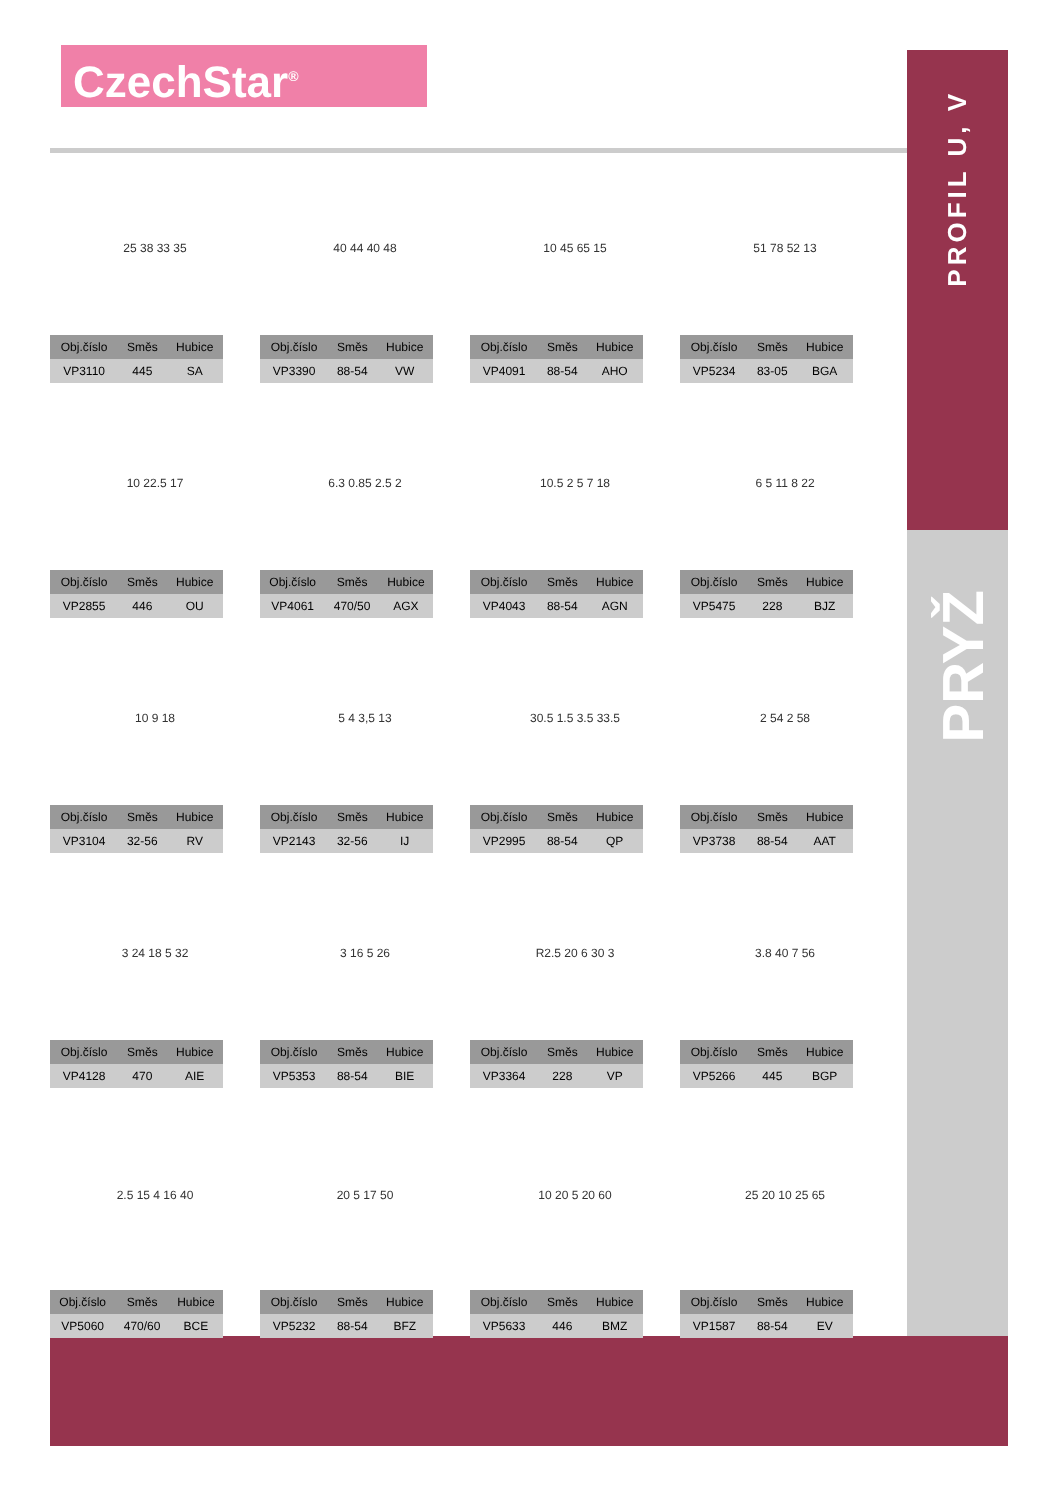CzechStar<sup>®</sup>
PROFIL U, V
PRYŽ
25 38 33 35
| Obj.číslo | Směs | Hubice |
| --- | --- | --- |
| VP3110 | 445 | SA |
40 44 40 48
| Obj.číslo | Směs | Hubice |
| --- | --- | --- |
| VP3390 | 88-54 | VW |
10 45 65 15
| Obj.číslo | Směs | Hubice |
| --- | --- | --- |
| VP4091 | 88-54 | AHO |
51 78 52 13
| Obj.číslo | Směs | Hubice |
| --- | --- | --- |
| VP5234 | 83-05 | BGA |
10 22.5 17
| Obj.číslo | Směs | Hubice |
| --- | --- | --- |
| VP2855 | 446 | OU |
6.3 0.85 2.5 2
| Obj.číslo | Směs | Hubice |
| --- | --- | --- |
| VP4061 | 470/50 | AGX |
10.5 2 5 7 18
| Obj.číslo | Směs | Hubice |
| --- | --- | --- |
| VP4043 | 88-54 | AGN |
6 5 11 8 22
| Obj.číslo | Směs | Hubice |
| --- | --- | --- |
| VP5475 | 228 | BJZ |
10 9 18
| Obj.číslo | Směs | Hubice |
| --- | --- | --- |
| VP3104 | 32-56 | RV |
5 4 3,5 13
| Obj.číslo | Směs | Hubice |
| --- | --- | --- |
| VP2143 | 32-56 | IJ |
30.5 1.5 3.5 33.5
| Obj.číslo | Směs | Hubice |
| --- | --- | --- |
| VP2995 | 88-54 | QP |
2 54 2 58
| Obj.číslo | Směs | Hubice |
| --- | --- | --- |
| VP3738 | 88-54 | AAT |
3 24 18 5 32
| Obj.číslo | Směs | Hubice |
| --- | --- | --- |
| VP4128 | 470 | AIE |
3 16 5 26
| Obj.číslo | Směs | Hubice |
| --- | --- | --- |
| VP5353 | 88-54 | BIE |
R2.5 20 6 30 3
| Obj.číslo | Směs | Hubice |
| --- | --- | --- |
| VP3364 | 228 | VP |
3.8 40 7 56
| Obj.číslo | Směs | Hubice |
| --- | --- | --- |
| VP5266 | 445 | BGP |
2.5 15 4 16 40
| Obj.číslo | Směs | Hubice |
| --- | --- | --- |
| VP5060 | 470/60 | BCE |
20 5 17 50
| Obj.číslo | Směs | Hubice |
| --- | --- | --- |
| VP5232 | 88-54 | BFZ |
10 20 5 20 60
| Obj.číslo | Směs | Hubice |
| --- | --- | --- |
| VP5633 | 446 | BMZ |
25 20 10 25 65
| Obj.číslo | Směs | Hubice |
| --- | --- | --- |
| VP1587 | 88-54 | EV |